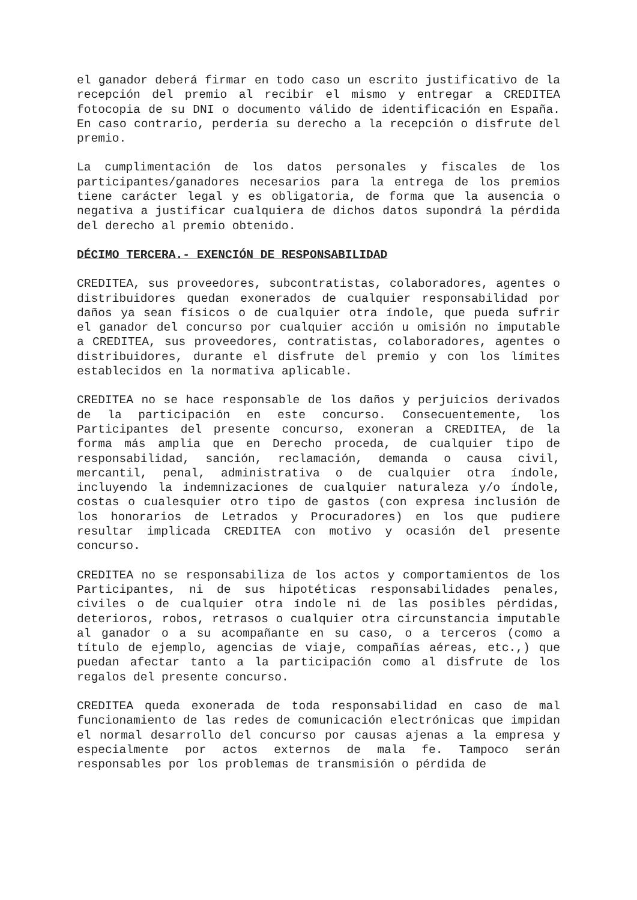el ganador deberá firmar en todo caso un escrito justificativo de la recepción del premio al recibir el mismo y entregar a CREDITEA fotocopia de su DNI o documento válido de identificación en España. En caso contrario, perdería su derecho a la recepción o disfrute del premio.
La cumplimentación de los datos personales y fiscales de los participantes/ganadores necesarios para la entrega de los premios tiene carácter legal y es obligatoria, de forma que la ausencia o negativa a justificar cualquiera de dichos datos supondrá la pérdida del derecho al premio obtenido.
DÉCIMO TERCERA.- EXENCIÓN DE RESPONSABILIDAD
CREDITEA, sus proveedores, subcontratistas, colaboradores, agentes o distribuidores quedan exonerados de cualquier responsabilidad por daños ya sean físicos o de cualquier otra índole, que pueda sufrir el ganador del concurso por cualquier acción u omisión no imputable a CREDITEA, sus proveedores, contratistas, colaboradores, agentes o distribuidores, durante el disfrute del premio y con los límites establecidos en la normativa aplicable.
CREDITEA no se hace responsable de los daños y perjuicios derivados de la participación en este concurso. Consecuentemente, los Participantes del presente concurso, exoneran a CREDITEA, de la forma más amplia que en Derecho proceda, de cualquier tipo de responsabilidad, sanción, reclamación, demanda o causa civil, mercantil, penal, administrativa o de cualquier otra índole, incluyendo la indemnizaciones de cualquier naturaleza y/o índole, costas o cualesquier otro tipo de gastos (con expresa inclusión de los honorarios de Letrados y Procuradores) en los que pudiere resultar implicada CREDITEA con motivo y ocasión del presente concurso.
CREDITEA no se responsabiliza de los actos y comportamientos de los Participantes, ni de sus hipotéticas responsabilidades penales, civiles o de cualquier otra índole ni de las posibles pérdidas, deterioros, robos, retrasos o cualquier otra circunstancia imputable al ganador o a su acompañante en su caso, o a terceros (como a título de ejemplo, agencias de viaje, compañías aéreas, etc.,) que puedan afectar tanto a la participación como al disfrute de los regalos del presente concurso.
CREDITEA queda exonerada de toda responsabilidad en caso de mal funcionamiento de las redes de comunicación electrónicas que impidan el normal desarrollo del concurso por causas ajenas a la empresa y especialmente por actos externos de mala fe. Tampoco serán responsables por los problemas de transmisión o pérdida de